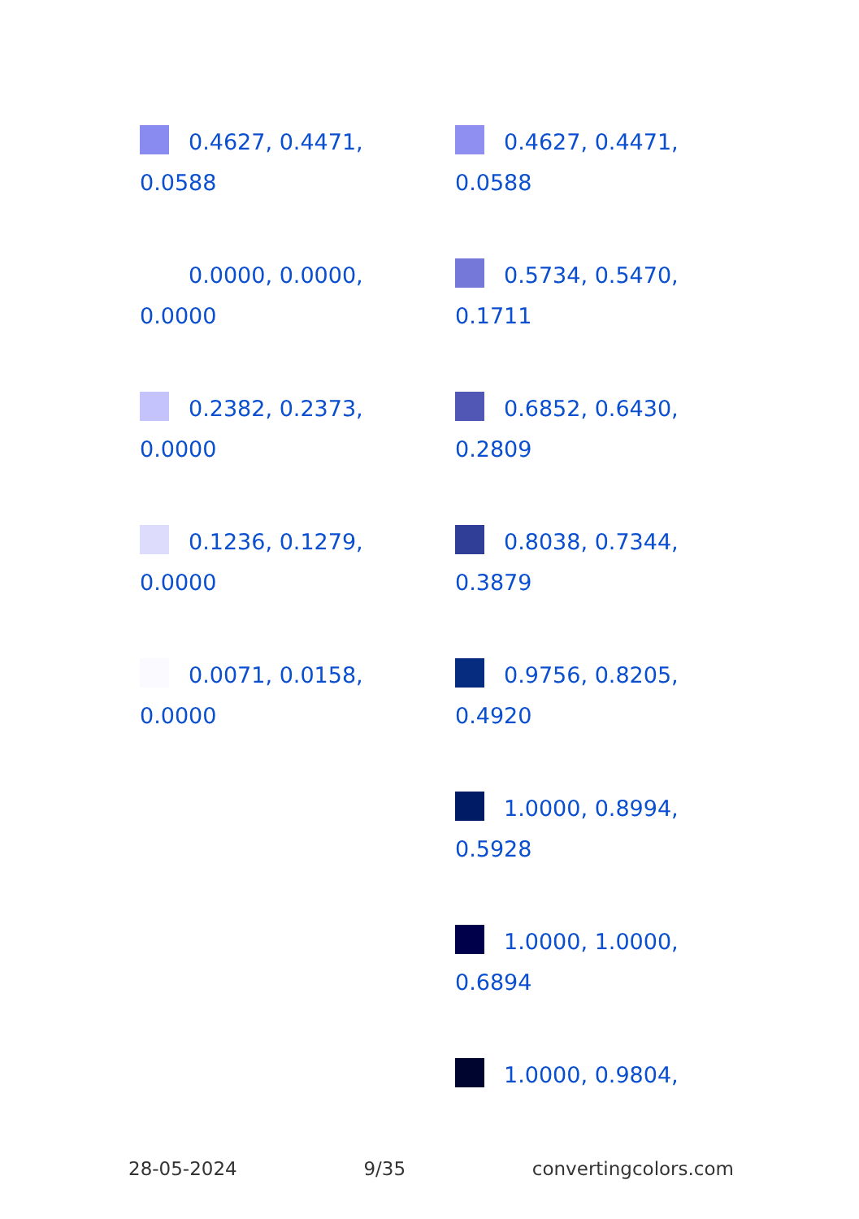0.4627, 0.4471, 0.0588
0.0000, 0.0000, 0.0000
0.2382, 0.2373, 0.0000
0.1236, 0.1279, 0.0000
0.0071, 0.0158, 0.0000
0.4627, 0.4471, 0.0588
0.5734, 0.5470, 0.1711
0.6852, 0.6430, 0.2809
0.8038, 0.7344, 0.3879
0.9756, 0.8205, 0.4920
1.0000, 0.8994, 0.5928
1.0000, 1.0000, 0.6894
1.0000, 0.9804,
28-05-2024 9/35 convertingcolors.com